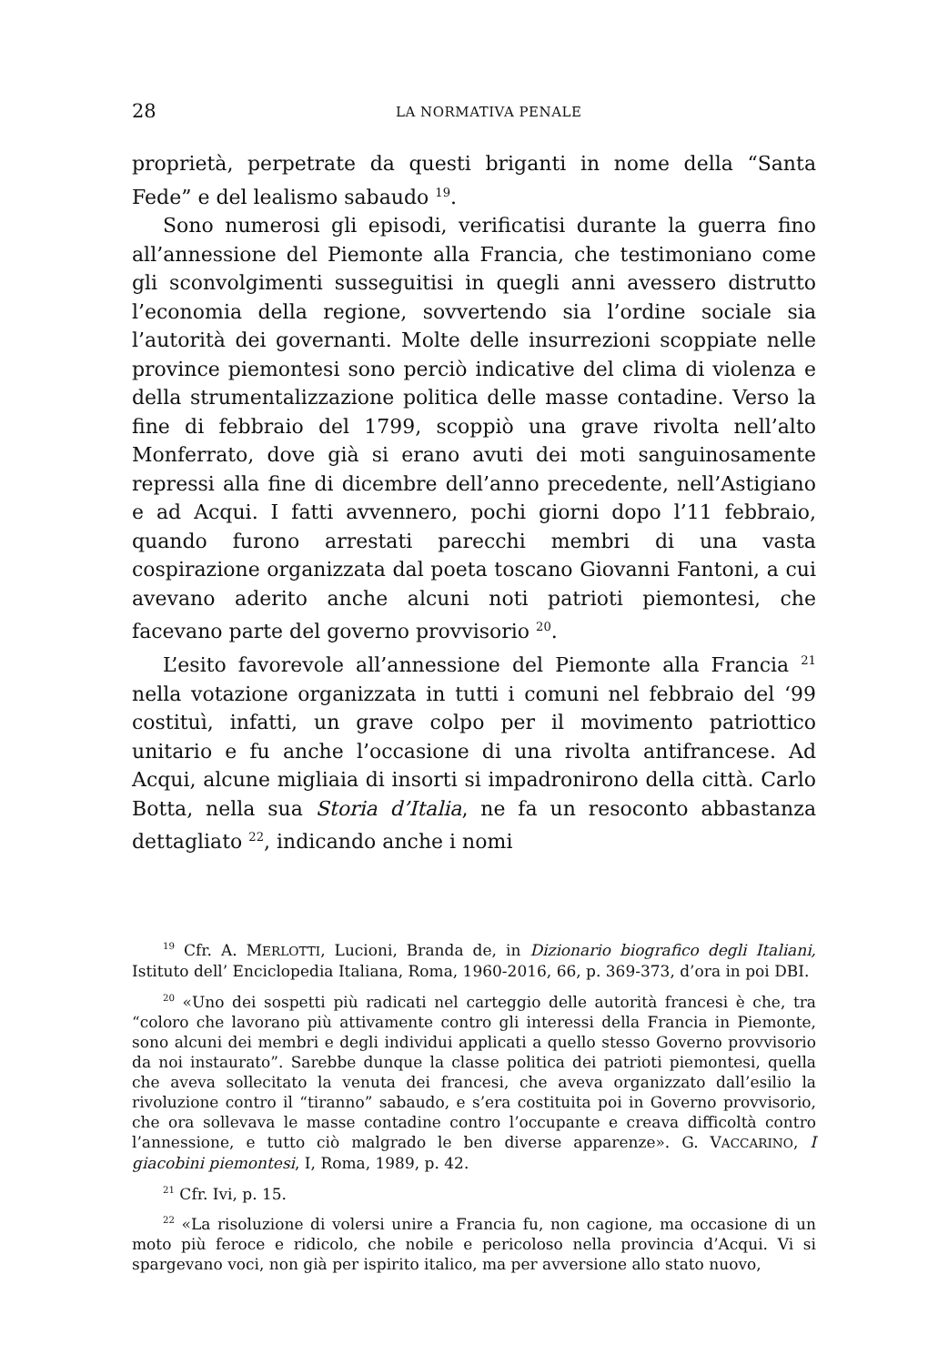28 LA NORMATIVA PENALE
proprietà, perpetrate da questi briganti in nome della “Santa Fede” e del lealismo sabaudo <sup>19</sup>.
Sono numerosi gli episodi, verificatisi durante la guerra fino all’annessione del Piemonte alla Francia, che testimoniano come gli sconvolgimenti susseguitisi in quegli anni avessero distrutto l’economia della regione, sovvertendo sia l’ordine sociale sia l’autorità dei governanti. Molte delle insurrezioni scoppiate nelle province piemontesi sono perciò indicative del clima di violenza e della strumentalizzazione politica delle masse contadine. Verso la fine di febbraio del 1799, scoppiò una grave rivolta nell’alto Monferrato, dove già si erano avuti dei moti sanguinosamente repressi alla fine di dicembre dell’anno precedente, nell’Astigiano e ad Acqui. I fatti avvennero, pochi giorni dopo l’11 febbraio, quando furono arrestati parecchi membri di una vasta cospirazione organizzata dal poeta toscano Giovanni Fantoni, a cui avevano aderito anche alcuni noti patrioti piemontesi, che facevano parte del governo provvisorio <sup>20</sup>.
L’esito favorevole all’annessione del Piemonte alla Francia <sup>21</sup> nella votazione organizzata in tutti i comuni nel febbraio del ‘99 costituì, infatti, un grave colpo per il movimento patriottico unitario e fu anche l’occasione di una rivolta antifrancese. Ad Acqui, alcune migliaia di insorti si impadronirono della città. Carlo Botta, nella sua Storia d’Italia, ne fa un resoconto abbastanza dettagliato <sup>22</sup>, indicando anche i nomi
<sup>19</sup> Cfr. A. MERLOTTI, Lucioni, Branda de, in Dizionario biografico degli Italiani, Istituto dell’ Enciclopedia Italiana, Roma, 1960-2016, 66, p. 369-373, d’ora in poi DBI.
<sup>20</sup> «Uno dei sospetti più radicati nel carteggio delle autorità francesi è che, tra “coloro che lavorano più attivamente contro gli interessi della Francia in Piemonte, sono alcuni dei membri e degli individui applicati a quello stesso Governo provvisorio da noi instaurato”. Sarebbe dunque la classe politica dei patrioti piemontesi, quella che aveva sollecitato la venuta dei francesi, che aveva organizzato dall’esilio la rivoluzione contro il “tiranno” sabaudo, e s’era costituita poi in Governo provvisorio, che ora sollevava le masse contadine contro l’occupante e creava difficoltà contro l’annessione, e tutto ciò malgrado le ben diverse apparenze». G. VACCARINO, I giacobini piemontesi, I, Roma, 1989, p. 42.
<sup>21</sup> Cfr. Ivi, p. 15.
<sup>22</sup> «La risoluzione di volersi unire a Francia fu, non cagione, ma occasione di un moto più feroce e ridicolo, che nobile e pericoloso nella provincia d’Acqui. Vi si spargevano voci, non già per ispirito italico, ma per avversione allo stato nuovo,